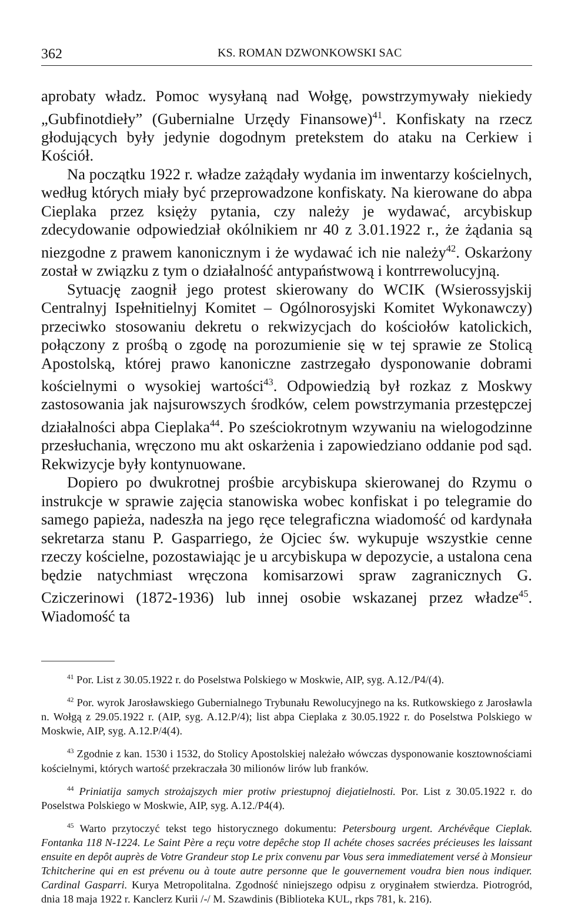362 KS. ROMAN DZWONKOWSKI SAC
aprobaty władz. Pomoc wysyłaną nad Wołgę, powstrzymywały niekiedy „Gubfinotdieły” (Gubernialne Urzędy Finansowe)<sup>41</sup>. Konfiskaty na rzecz głodujących były jedynie dogodnym pretekstem do ataku na Cerkiew i Kościół.
Na początku 1922 r. władze zażądały wydania im inwentarzy kościelnych, według których miały być przeprowadzone konfiskaty. Na kierowane do abpa Cieplaka przez księży pytania, czy należy je wydawać, arcybiskup zdecydowanie odpowiedział okólnikiem nr 40 z 3.01.1922 r., że żądania są niezgodne z prawem kanonicznym i że wydawać ich nie należy<sup>42</sup>. Oskarżony został w związku z tym o działalność antypaństwową i kontrrewolucyjną.
Sytuację zaognił jego protest skierowany do WCIK (Wsierossyjskij Centralnyj Ispełnitielnyj Komitet – Ogólnorosyjski Komitet Wykonawczy) przeciwko stosowaniu dekretu o rekwizycjach do kościołów katolickich, połączony z prośbą o zgodę na porozumienie się w tej sprawie ze Stolicą Apostolską, której prawo kanoniczne zastrzegało dysponowanie dobrami kościelnymi o wysokiej wartości<sup>43</sup>. Odpowiedzią był rozkaz z Moskwy zastosowania jak najsurowszych środków, celem powstrzymania przestępczej działalności abpa Cieplaka<sup>44</sup>. Po sześciokrotnym wzywaniu na wielogodzinne przesłuchania, wręczono mu akt oskarżenia i zapowiedziano oddanie pod sąd. Rekwizycje były kontynuowane.
Dopiero po dwukrotnej prośbie arcybiskupa skierowanej do Rzymu o instrukcje w sprawie zajęcia stanowiska wobec konfiskat i po telegramie do samego papieża, nadeszła na jego ręce telegraficzna wiadomość od kardynała sekretarza stanu P. Gasparriego, że Ojciec św. wykupuje wszystkie cenne rzeczy kościelne, pozostawiając je u arcybiskupa w depozycie, a ustalona cena będzie natychmiast wręczona komisarzowi spraw zagranicznych G. Cziczerinowi (1872-1936) lub innej osobie wskazanej przez władze<sup>45</sup>. Wiadomość ta
<sup>41</sup> Por. List z 30.05.1922 r. do Poselstwa Polskiego w Moskwie, AIP, syg. A.12./P4/(4).
<sup>42</sup> Por. wyrok Jarosławskiego Gubernialnego Trybunału Rewolucyjnego na ks. Rutkowskiego z Jarosławla n. Wołgą z 29.05.1922 r. (AIP, syg. A.12.P/4); list abpa Cieplaka z 30.05.1922 r. do Poselstwa Polskiego w Moskwie, AIP, syg. A.12.P/4(4).
<sup>43</sup> Zgodnie z kan. 1530 i 1532, do Stolicy Apostolskiej należało wówczas dysponowanie kosztownościami kościelnymi, których wartość przekraczała 30 milionów lirów lub franków.
<sup>44</sup> Priniatija samych strożajszych mier protiw priestupnoj diejatielnosti. Por. List z 30.05.1922 r. do Poselstwa Polskiego w Moskwie, AIP, syg. A.12./P4(4).
<sup>45</sup> Warto przytoczyć tekst tego historycznego dokumentu: Petersbourg urgent. Archévêque Cieplak. Fontanka 118 N-1224. Le Saint Père a reçu votre depêche stop Il achéte choses sacrées précieuses les laissant ensuite en depôt auprès de Votre Grandeur stop Le prix convenu par Vous sera immediatement versé à Monsieur Tchitcherine qui en est prévenu ou à toute autre personne que le gouvernement voudra bien nous indiquer. Cardinal Gasparri. Kurya Metropolitalna. Zgodność niniejszego odpisu z oryginałem stwierdza. Piotrogród, dnia 18 maja 1922 r. Kanclerz Kurii /-/ M. Szawdinis (Biblioteka KUL, rkps 781, k. 216).